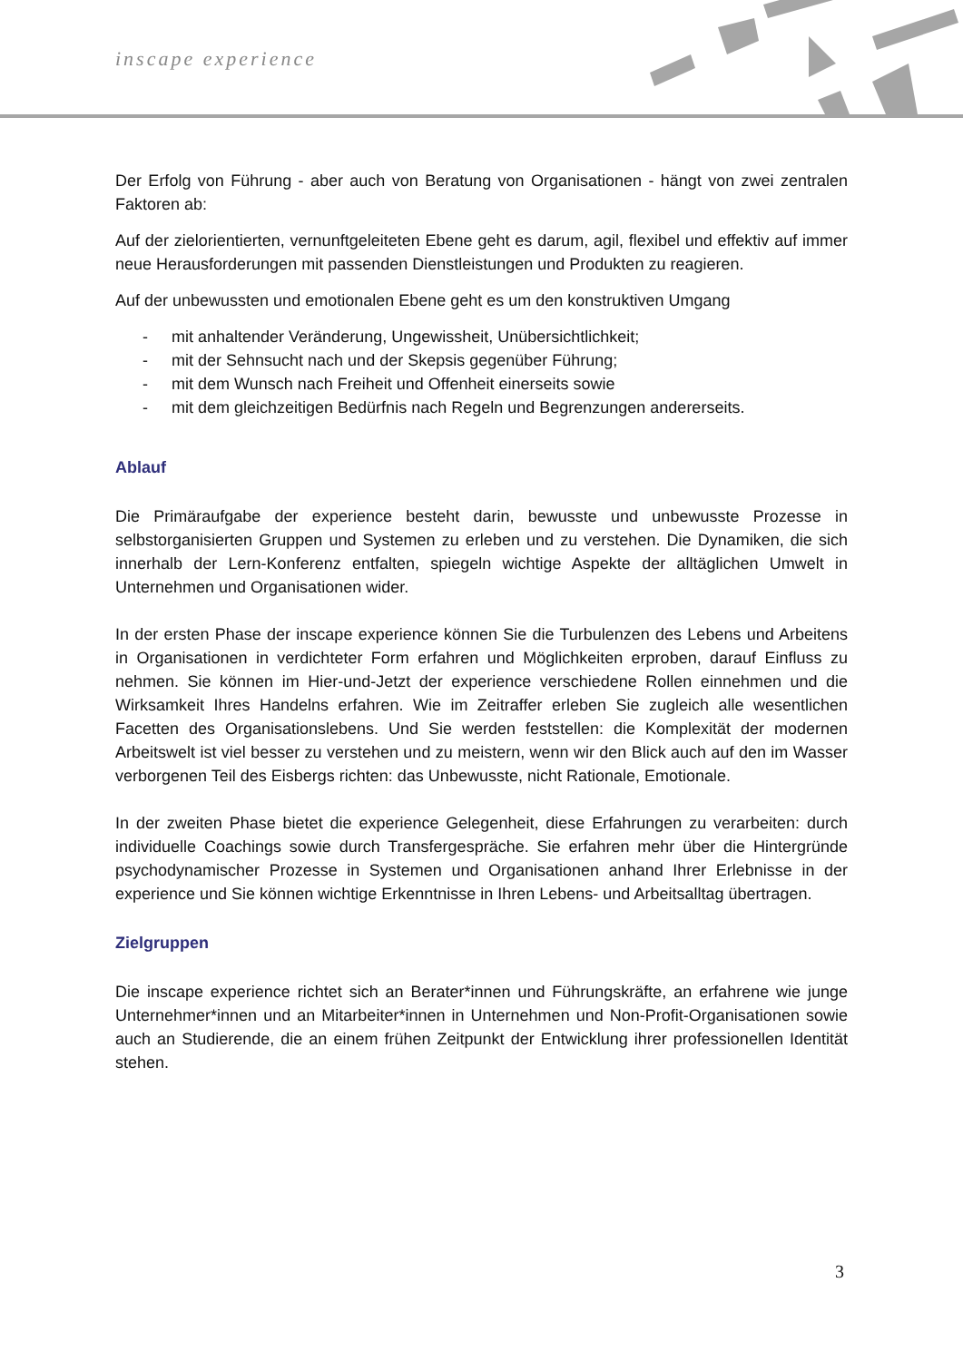inscape experience
Der Erfolg von Führung - aber auch von Beratung von Organisationen - hängt von zwei zentralen Faktoren ab:
Auf der zielorientierten, vernunftgeleiteten Ebene geht es darum, agil, flexibel und effektiv auf immer neue Herausforderungen mit passenden Dienstleistungen und Produkten zu reagieren.
Auf der unbewussten und emotionalen Ebene geht es um den konstruktiven Umgang
- mit anhaltender Veränderung, Ungewissheit, Unübersichtlichkeit;
- mit der Sehnsucht nach und der Skepsis gegenüber Führung;
- mit dem Wunsch nach Freiheit und Offenheit einerseits sowie
- mit dem gleichzeitigen Bedürfnis nach Regeln und Begrenzungen andererseits.
Ablauf
Die Primäraufgabe der experience besteht darin, bewusste und unbewusste Prozesse in selbstorganisierten Gruppen und Systemen zu erleben und zu verstehen. Die Dynamiken, die sich innerhalb der Lern-Konferenz entfalten, spiegeln wichtige Aspekte der alltäglichen Umwelt in Unternehmen und Organisationen wider.
In der ersten Phase der inscape experience können Sie die Turbulenzen des Lebens und Arbeitens in Organisationen in verdichteter Form erfahren und Möglichkeiten erproben, darauf Einfluss zu nehmen. Sie können im Hier-und-Jetzt der experience verschiedene Rollen einnehmen und die Wirksamkeit Ihres Handelns erfahren. Wie im Zeitraffer erleben Sie zugleich alle wesentlichen Facetten des Organisationslebens. Und Sie werden feststellen: die Komplexität der modernen Arbeitswelt ist viel besser zu verstehen und zu meistern, wenn wir den Blick auch auf den im Wasser verborgenen Teil des Eisbergs richten: das Unbewusste, nicht Rationale, Emotionale.
In der zweiten Phase bietet die experience Gelegenheit, diese Erfahrungen zu verarbeiten: durch individuelle Coachings sowie durch Transfergespräche. Sie erfahren mehr über die Hintergründe psychodynamischer Prozesse in Systemen und Organisationen anhand Ihrer Erlebnisse in der experience und Sie können wichtige Erkenntnisse in Ihren Lebens- und Arbeitsalltag übertragen.
Zielgruppen
Die inscape experience richtet sich an Berater*innen und Führungskräfte, an erfahrene wie junge Unternehmer*innen und an Mitarbeiter*innen in Unternehmen und Non-Profit-Organisationen sowie auch an Studierende, die an einem frühen Zeitpunkt der Entwicklung ihrer professionellen Identität stehen.
3